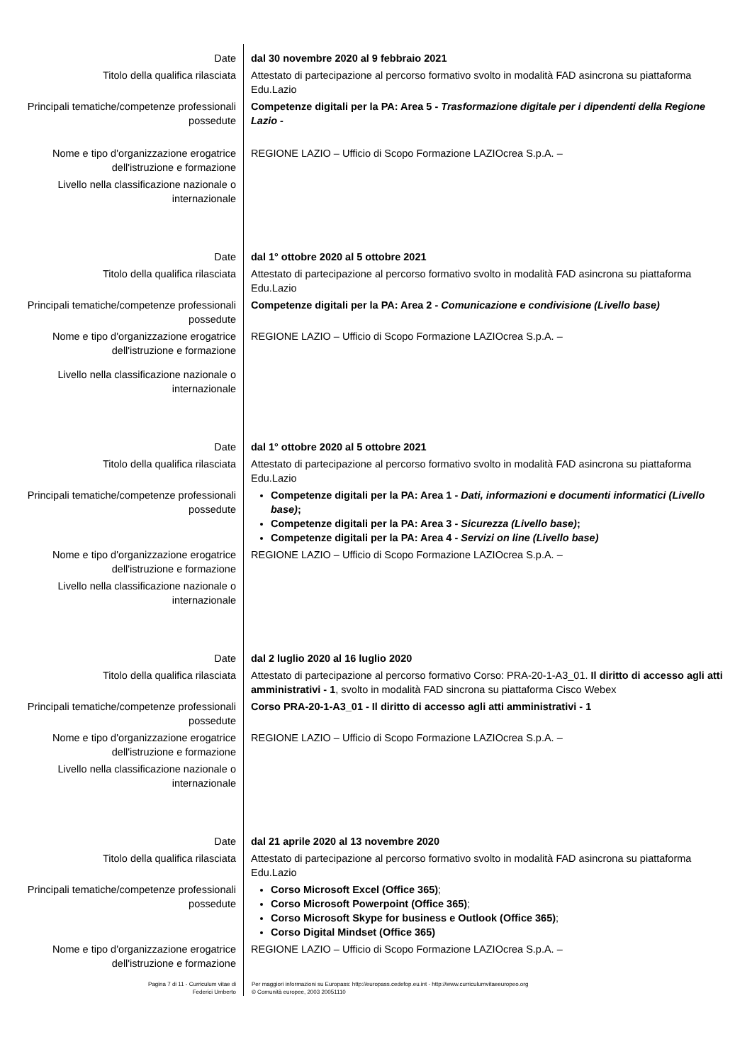| Date | dal 30 novembre 2020 al 9 febbraio 2021 |
| Titolo della qualifica rilasciata | Attestato di partecipazione al percorso formativo svolto in modalità FAD asincrona su piattaforma Edu.Lazio |
| Principali tematiche/competenze professionali possedute | Competenze digitali per la PA: Area 5 - Trasformazione digitale per i dipendenti della Regione Lazio - |
| Nome e tipo d'organizzazione erogatrice dell'istruzione e formazione | REGIONE LAZIO – Ufficio di Scopo Formazione LAZIOcrea S.p.A. – |
| Livello nella classificazione nazionale o internazionale | |
| Date | dal 1° ottobre 2020 al 5 ottobre 2021 |
| Titolo della qualifica rilasciata | Attestato di partecipazione al percorso formativo svolto in modalità FAD asincrona su piattaforma Edu.Lazio |
| Principali tematiche/competenze professionali possedute | Competenze digitali per la PA: Area 2 - Comunicazione e condivisione (Livello base) |
| Nome e tipo d'organizzazione erogatrice dell'istruzione e formazione | REGIONE LAZIO – Ufficio di Scopo Formazione LAZIOcrea S.p.A. – |
| Livello nella classificazione nazionale o internazionale | |
| Date | dal 1° ottobre 2020 al 5 ottobre 2021 |
| Titolo della qualifica rilasciata | Attestato di partecipazione al percorso formativo svolto in modalità FAD asincrona su piattaforma Edu.Lazio |
| Principali tematiche/competenze professionali possedute | Competenze digitali per la PA: Area 1 - Dati, informazioni e documenti informatici (Livello base) ; Competenze digitali per la PA: Area 3 - Sicurezza (Livello base) ; Competenze digitali per la PA: Area 4 - Servizi on line (Livello base) |
| Nome e tipo d'organizzazione erogatrice dell'istruzione e formazione | REGIONE LAZIO – Ufficio di Scopo Formazione LAZIOcrea S.p.A. – |
| Livello nella classificazione nazionale o internazionale | |
| Date | dal 2 luglio 2020 al 16 luglio 2020 |
| Titolo della qualifica rilasciata | Attestato di partecipazione al percorso formativo Corso: PRA-20-1-A3_01. Il diritto di accesso agli atti amministrativi - 1 , svolto in modalità FAD sincrona su piattaforma Cisco Webex |
| Principali tematiche/competenze professionali possedute | Corso PRA-20-1-A3_01 - Il diritto di accesso agli atti amministrativi - 1 |
| Nome e tipo d'organizzazione erogatrice dell'istruzione e formazione | REGIONE LAZIO – Ufficio di Scopo Formazione LAZIOcrea S.p.A. – |
| Livello nella classificazione nazionale o internazionale | |
| Date | dal 21 aprile 2020 al 13 novembre 2020 |
| Titolo della qualifica rilasciata | Attestato di partecipazione al percorso formativo svolto in modalità FAD asincrona su piattaforma Edu.Lazio |
| Principali tematiche/competenze professionali possedute | Corso Microsoft Excel (Office 365) ; Corso Microsoft Powerpoint (Office 365) ; Corso Microsoft Skype for business e Outlook (Office 365) ; Corso Digital Mindset (Office 365) |
| Nome e tipo d'organizzazione erogatrice dell'istruzione e formazione | REGIONE LAZIO – Ufficio di Scopo Formazione LAZIOcrea S.p.A. – |
Pagina 7 di 11 - Curriculum vitae di
Federici Umberto
Per maggiori informazioni su Europass: http://europass.cedefop.eu.int - http://www.curriculumvitaeeuropeo.org
© Comunità europee, 2003 20051110